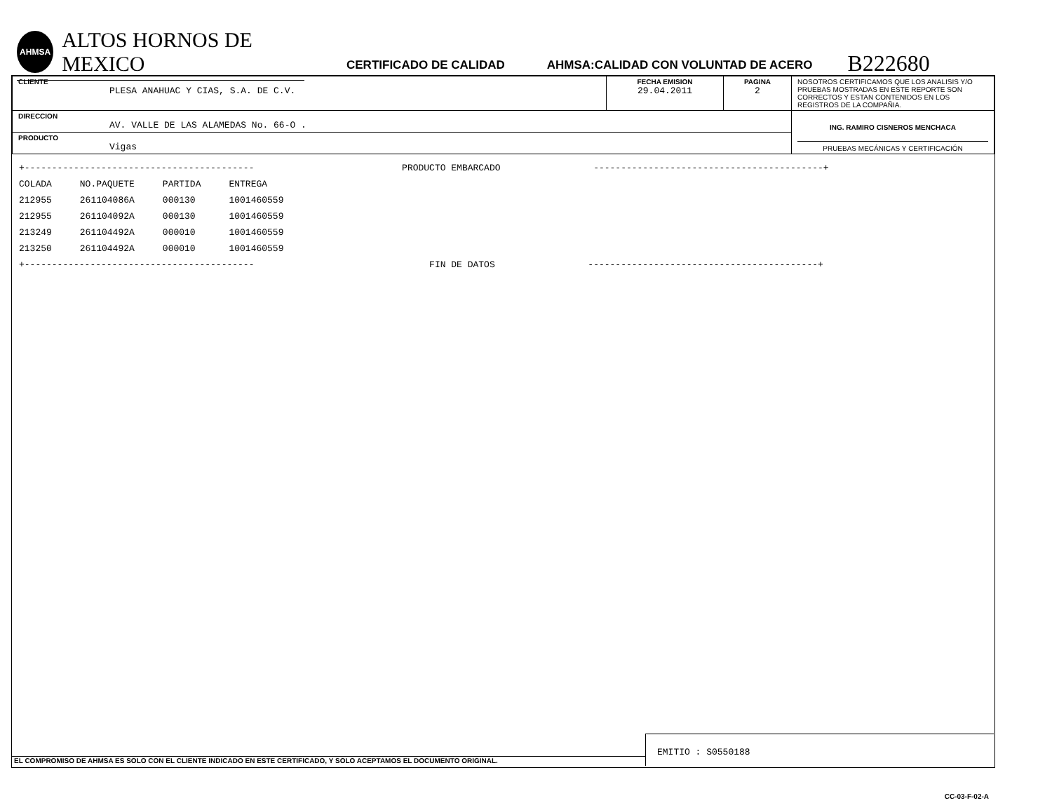AHMSA
ALTOS HORNOS DE MEXICO
CERTIFICADO DE CALIDAD
AHMSA:CALIDAD CON VOLUNTAD DE ACERO
B222680
| CLIENTE PLESA ANAHUAC Y CIAS, S.A. DE C.V. | FECHA EMISION 29.04.2011 | PAGINA 2 | NOSOTROS CERTIFICAMOS QUE LOS ANALISIS Y/O PRUEBAS MOSTRADAS EN ESTE REPORTE SON CORRECTOS Y ESTAN CONTENIDOS EN LOS REGISTROS DE LA COMPAÑIA. |
| DIRECCION AV. VALLE DE LAS ALAMEDAS No. 66-O . | | | ING. RAMIRO CISNEROS MENCHACA PRUEBAS MECÁNICAS Y CERTIFICACIÓN |
| PRODUCTO Vigas | | | |
+------------------------------------------ PRODUCTO EMBARCADO ------------------------------------------+
| COLADA | NO.PAQUETE | PARTIDA | ENTREGA |
| 212955 | 261104086A | 000130 | 1001460559 |
| 212955 | 261104092A | 000130 | 1001460559 |
| 213249 | 261104492A | 000010 | 1001460559 |
| 213250 | 261104492A | 000010 | 1001460559 |
+------------------------------------------ FIN DE DATOS ------------------------------------------+
EL COMPROMISO DE AHMSA ES SOLO CON EL CLIENTE INDICADO EN ESTE CERTIFICADO, Y SOLO ACEPTAMOS EL DOCUMENTO ORIGINAL.
EMITIO : S0550188
CC-03-F-02-A